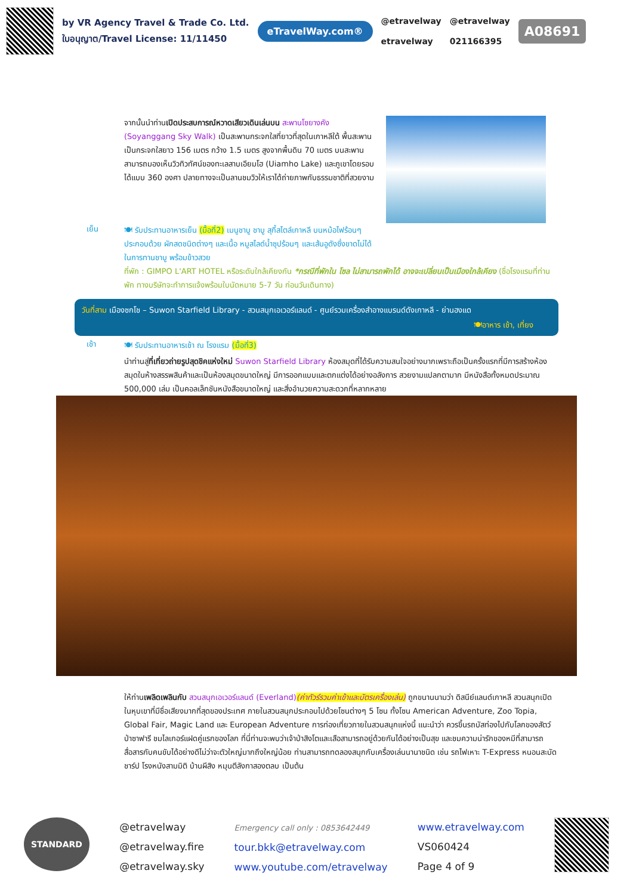by VR Agency Travel & Trade Co. Ltd.
ใบอนุญาต/Travel License: 11/11450
eTravelWay.com®
@etravelway
etravelway
@etravelway
021166395
A08691
จากนั้นนำท่านเปิดประสบการณ์หวาดเสียวเดินเล่นบน สะพานโซยางคัง (Soyanggang Sky Walk) เป็นสะพานกระจกใสที่ยาวที่สุดในเกาหลีใต้ พื้นสะพานเป็นกระจกใสยาว 156 เมตร กว้าง 1.5 เมตร สูงจากพื้นดิน 70 เมตร บนสะพานสามารถมองเห็นวิวทิวทัศน์ของทะเลสาบเอียมโฮ (Uiamho Lake) และภูเขาโดยรอบได้แบบ 360 องศา ปลายทางจะเป็นลานชมวิวให้เราได้ถ่ายภาพกับธรรมชาติที่สวยงาม
เย็น
🍽 รับประทานอาหารเย็น (มื้อที่2) เมนูชาบู ชาบู สุกี้สไตล์เกาหลี บนหม้อไฟร้อนๆ ประกอบด้วย ผักสดชนิดต่างๆ และเนื้อ หมูสไลด์น้ำซุปร้อนๆ และเส้นอูดังซึ่งขาดไม่ได้ในการทานชาบู พร้อมข้าวสวย
ที่พัก : GIMPO L'ART HOTEL หรือระดับใกล้เคียงกัน *กรณีที่พักใน โซล ไม่สามารถพักได้ อาจจะเปลี่ยนเป็นเมืองใกล้เคียง (ชื่อโรงแรมที่ท่านพัก ทางบริษัทจะทำการแจ้งพร้อมใบนัดหมาย 5-7 วัน ก่อนวันเดินทาง)
วันที่สาม เมืองซกโช – Suwon Starfield Library - สวนสนุกเอเวอร์แลนด์ - ศูนย์รวมเครื่องสำอางแบรนด์ดังเกาหลี - ย่านฮงแด
🍽อาหาร เช้า, เที่ยง
เช้า
🍽 รับประทานอาหารเช้า ณ โรงแรม (มื้อที่3)
นำท่านสู่ที่เที่ยวถ่ายรูปสุดชิคแห่งใหม่ Suwon Starfield Library ห้องสมุดที่ได้รับความสนใจอย่างมากเพราะถือเป็นครั้งแรกที่มีการสร้างห้องสมุดในห้างสรรพสินค้าและเป็นห้องสมุดขนาดใหญ่ มีการออกแบบและตกแต่งได้อย่างอลังการ สวยงามแปลกตามาก มีหนังสือทั้งหมดประมาณ 500,000 เล่ม เป็นคอลเล็กชันหนังสือขนาดใหญ่ และสิ่งอำนวยความสะดวกที่หลากหลาย
ให้ท่านเพลิดเพลินกับ สวนสนุกเอเวอร์แลนด์ (Everland)(ค่าทัวร์รวมค่าเข้าและบัตรเครื่องเล่น) ถูกขนานนามว่า ดิสนีย์แลนด์เกาหลี สวนสนุกเปิดในหุบเขาที่มีชื่อเสียงมากที่สุดของประเทศ ภายในสวนสนุกประกอบไปด้วยโซนต่างๆ 5 โซน ทั้งโซน American Adventure, Zoo Topia, Global Fair, Magic Land และ European Adventure การท่องเที่ยวภายในสวนสนุกแห่งนี้ แนะนำว่า ควรขึ้นรถบัสท่องไปกับโลกของสัตว์ป่าซาฟารี ชมไลเกอร์แฝดคู่แรกของโลก ที่นี่ท่านจะพบว่าเจ้าป่าสิงโตและเสือสามารถอยู่ด้วยกันได้อย่างเป็นสุข และชมความน่ารักของหมีที่สามารถสื่อสารกับคนขับได้อย่างดีไม่ว่าจะตัวใหญ่มากถึงใหญ่น้อย ท่านสามารถทดลองสนุกกับเครื่องเล่นนานาชนิด เช่น รถไฟเหาะ T-Express หนอนสะบัด ชาร์ป โรงหนังสามมิติ บ้านผีสิง หมุนตีลังกาสองตลบ เป็นต้น
STANDARD
@etravelway
@etravelway.fire
@etravelway.sky
Emergency call only : 0853642449
tour.bkk@etravelway.com
www.youtube.com/etravelway
www.etravelway.com
VS060424
Page 4 of 9